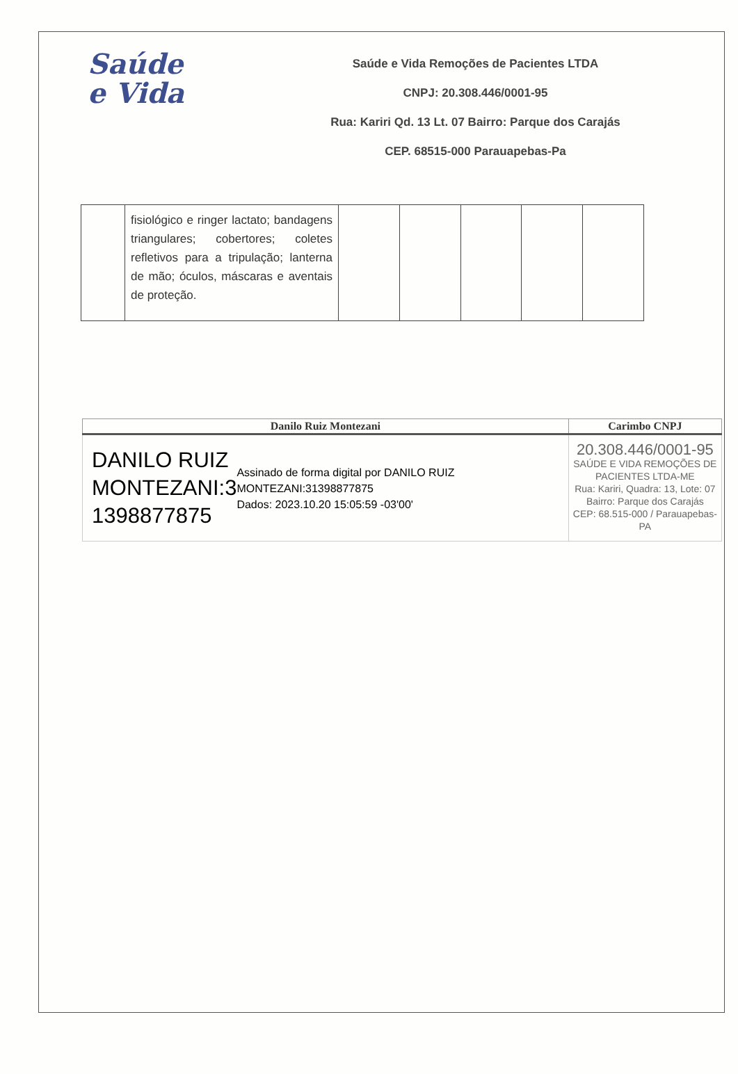Saúde
e Vida
Saúde e Vida Remoções de Pacientes LTDA
CNPJ: 20.308.446/0001-95
Rua: Kariri Qd. 13 Lt. 07 Bairro: Parque dos Carajás
CEP. 68515-000 Parauapebas-Pa
| | fisiológico e ringer lactato; bandagens triangulares; cobertores; coletes refletivos para a tripulação; lanterna de mão; óculos, máscaras e aventais de proteção. | | | | | |
| Danilo Ruiz Montezani | Carimbo CNPJ |
| --- | --- |
| DANILO RUIZ MONTEZANI:3 1398877875 Assinado de forma digital por DANILO RUIZ MONTEZANI:31398877875 Dados: 2023.10.20 15:05:59 -03'00' | 20.308.446/0001-95 SAÚDE E VIDA REMOÇÕES DE PACIENTES LTDA-ME Rua: Kariri, Quadra: 13, Lote: 07 Bairro: Parque dos Carajás CEP: 68.515-000 / Parauapebas-PA |